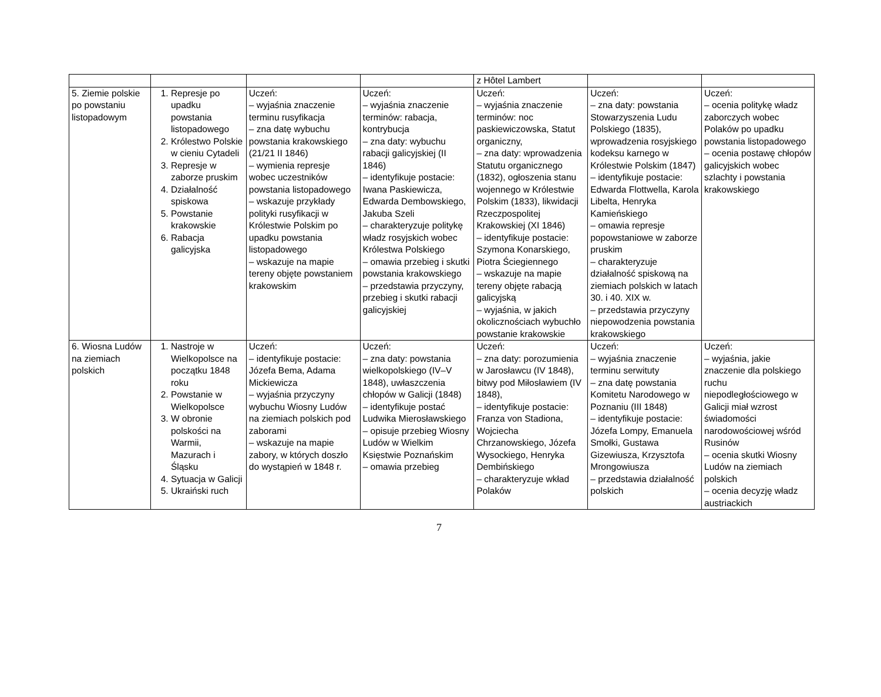| | | | | z Hôtel Lambert | | |
| 5. Ziemie polskie po powstaniu listopadowym | 1. Represje po upadku powstania listopadowego 2. Królestwo Polskie w cieniu Cytadeli 3. Represje w zaborze pruskim 4. Działalność spiskowa 5. Powstanie krakowskie 6. Rabacja galicyjska | Uczeń: – wyjaśnia znaczenie terminu rusyfikacja – zna datę wybuchu powstania krakowskiego (21/21 II 1846) – wymienia represje wobec uczestników powstania listopadowego – wskazuje przykłady polityki rusyfikacji w Królestwie Polskim po upadku powstania listopadowego – wskazuje na mapie tereny objęte powstaniem krakowskim | Uczeń: – wyjaśnia znaczenie terminów: rabacja, kontrybucja – zna daty: wybuchu rabacji galicyjskiej (II 1846) – identyfikuje postacie: Iwana Paskiewicza, Edwarda Dembowskiego, Jakuba Szeli – charakteryzuje politykę władz rosyjskich wobec Królestwa Polskiego – omawia przebieg i skutki powstania krakowskiego – przedstawia przyczyny, przebieg i skutki rabacji galicyjskiej | Uczeń: – wyjaśnia znaczenie terminów: noc paskiewiczowska, Statut organiczny, – zna daty: wprowadzenia Statutu organicznego (1832), ogłoszenia stanu wojennego w Królestwie Polskim (1833), likwidacji Rzeczpospolitej Krakowskiej (XI 1846) – identyfikuje postacie: Szymona Konarskiego, Piotra Ściegiennego – wskazuje na mapie tereny objęte rabacją galicyjską – wyjaśnia, w jakich okolicznościach wybuchło powstanie krakowskie | Uczeń: – zna daty: powstania Stowarzyszenia Ludu Polskiego (1835), wprowadzenia rosyjskiego kodeksu karnego w Królestwie Polskim (1847) – identyfikuje postacie: Edwarda Flottwella, Karola Libelta, Henryka Kamieńskiego – omawia represje popowstaniowe w zaborze pruskim – charakteryzuje działalność spiskową na ziemiach polskich w latach 30. i 40. XIX w. – przedstawia przyczyny niepowodzenia powstania krakowskiego | Uczeń: – ocenia politykę władz zaborczych wobec Polaków po upadku powstania listopadowego – ocenia postawę chłopów galicyjskich wobec szlachty i powstania krakowskiego |
| 6. Wiosna Ludów na ziemiach polskich | 1. Nastroje w Wielkopolsce na początku 1848 roku 2. Powstanie w Wielkopolsce 3. W obronie polskości na Warmii, Mazurach i Śląsku 4. Sytuacja w Galicji 5. Ukraiński ruch | Uczeń: – identyfikuje postacie: Józefa Bema, Adama Mickiewicza – wyjaśnia przyczyny wybuchu Wiosny Ludów na ziemiach polskich pod zaborami – wskazuje na mapie zabory, w których doszło do wystąpień w 1848 r. | Uczeń: – zna daty: powstania wielkopolskiego (IV–V 1848), uwłaszczenia chłopów w Galicji (1848) – identyfikuje postać Ludwika Mierosławskiego – opisuje przebieg Wiosny Ludów w Wielkim Księstwie Poznańskim – omawia przebieg | Uczeń: – zna daty: porozumienia w Jarosławcu (IV 1848), bitwy pod Miłosławiem (IV 1848), – identyfikuje postacie: Franza von Stadiona, Wojciecha Chrzanowskiego, Józefa Wysockiego, Henryka Dembińskiego – charakteryzuje wkład Polaków | Uczeń: – wyjaśnia znaczenie terminu serwituty – zna datę powstania Komitetu Narodowego w Poznaniu (III 1848) – identyfikuje postacie: Józefa Lompy, Emanuela Smołki, Gustawa Gizewiusza, Krzysztofa Mrongowiusza – przedstawia działalność polskich | Uczeń: – wyjaśnia, jakie znaczenie dla polskiego ruchu niepodległościowego w Galicji miał wzrost świadomości narodowościowej wśród Rusinów – ocenia skutki Wiosny Ludów na ziemiach polskich – ocenia decyzję władz austriackich |
7